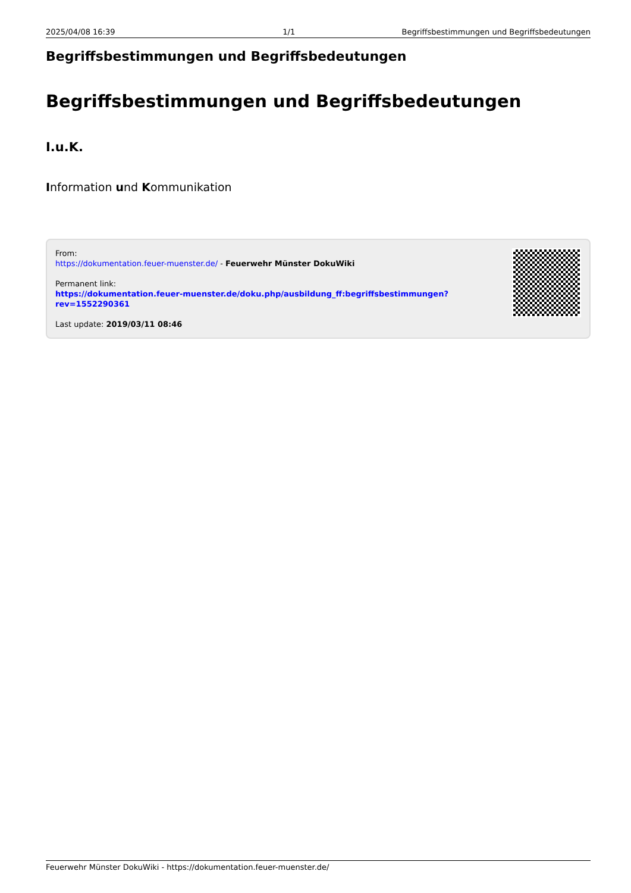2025/04/08 16:39 1/1 Begriffsbestimmungen und Begriffsbedeutungen
Begriffsbestimmungen und Begriffsbedeutungen
Begriffsbestimmungen und Begriffsbedeutungen
I.u.K.
Information und Kommunikation
From:
https://dokumentation.feuer-muenster.de/ - Feuerwehr Münster DokuWiki
Permanent link:
https://dokumentation.feuer-muenster.de/doku.php/ausbildung_ff:begriffsbestimmungen?rev=1552290361
Last update: 2019/03/11 08:46
Feuerwehr Münster DokuWiki - https://dokumentation.feuer-muenster.de/